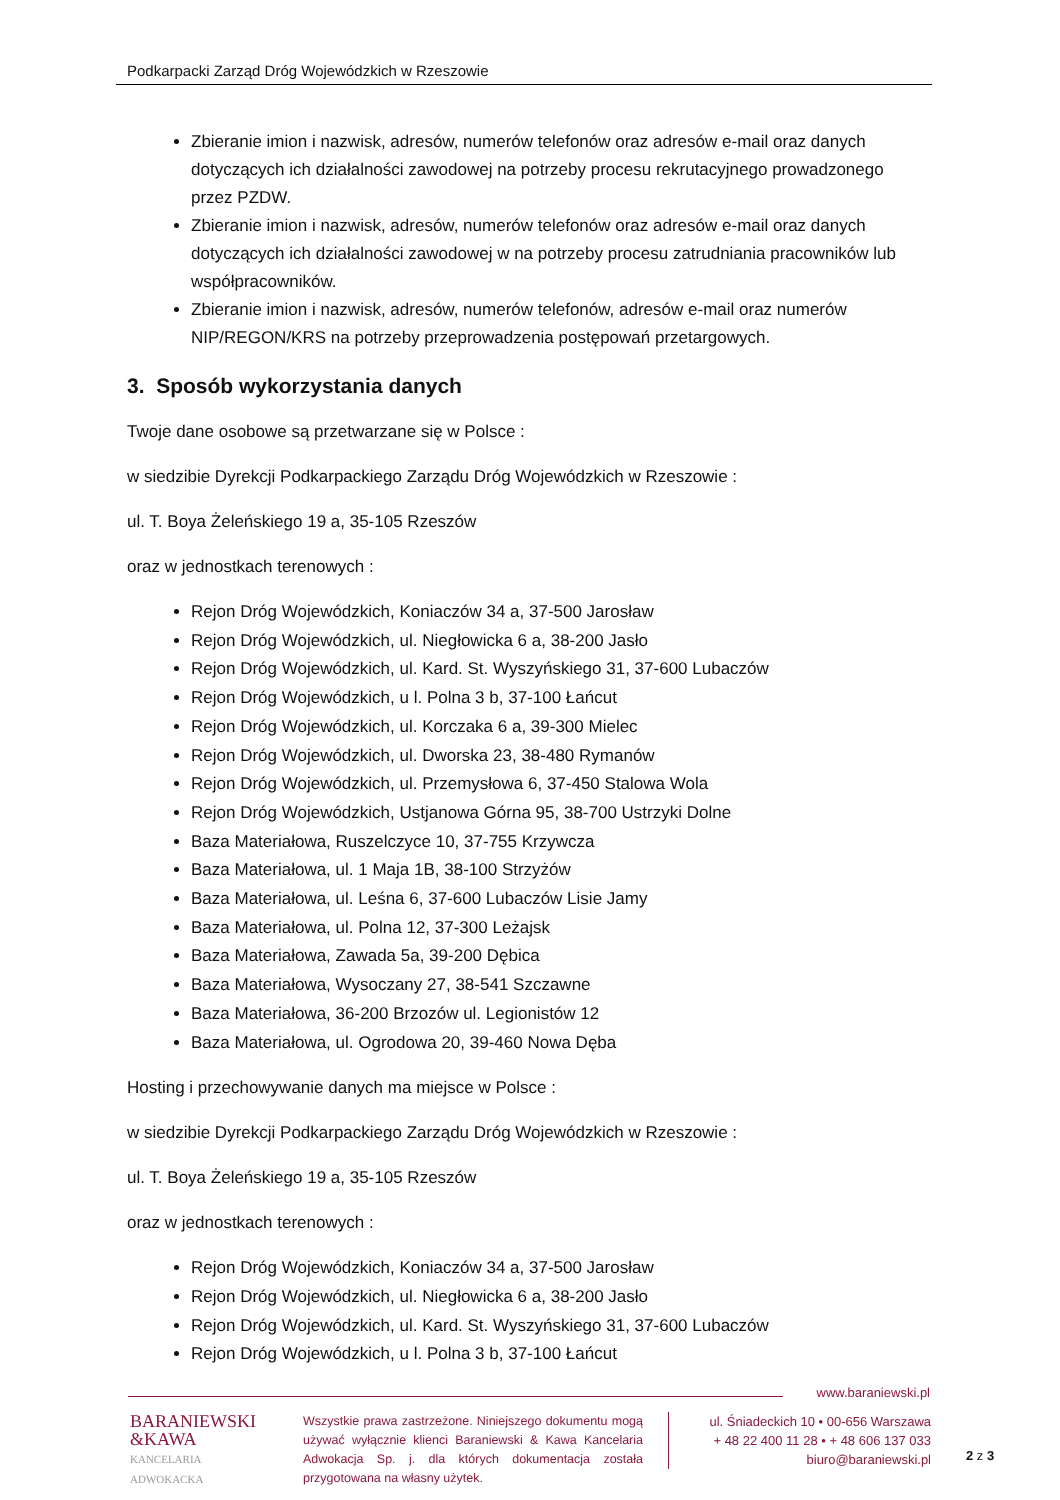Podkarpacki Zarząd Dróg Wojewódzkich w Rzeszowie
Zbieranie imion i nazwisk, adresów, numerów telefonów oraz adresów e-mail oraz danych dotyczących ich działalności zawodowej na potrzeby procesu rekrutacyjnego prowadzonego przez PZDW.
Zbieranie imion i nazwisk, adresów, numerów telefonów oraz adresów e-mail oraz danych dotyczących ich działalności zawodowej w na potrzeby procesu zatrudniania pracowników lub współpracowników.
Zbieranie imion i nazwisk, adresów, numerów telefonów, adresów e-mail oraz numerów NIP/REGON/KRS na potrzeby przeprowadzenia postępowań przetargowych.
3. Sposób wykorzystania danych
Twoje dane osobowe są przetwarzane się w Polsce :
w siedzibie Dyrekcji Podkarpackiego Zarządu Dróg Wojewódzkich w Rzeszowie :
ul. T. Boya Żeleńskiego 19 a, 35-105 Rzeszów
oraz w jednostkach terenowych :
Rejon Dróg Wojewódzkich, Koniaczów 34 a, 37-500 Jarosław
Rejon Dróg Wojewódzkich, ul. Niegłowicka 6 a, 38-200 Jasło
Rejon Dróg Wojewódzkich, ul. Kard. St. Wyszyńskiego 31, 37-600 Lubaczów
Rejon Dróg Wojewódzkich, u l. Polna 3 b, 37-100 Łańcut
Rejon Dróg Wojewódzkich, ul. Korczaka 6 a, 39-300 Mielec
Rejon Dróg Wojewódzkich, ul. Dworska 23, 38-480 Rymanów
Rejon Dróg Wojewódzkich, ul. Przemysłowa 6, 37-450 Stalowa Wola
Rejon Dróg Wojewódzkich, Ustjanowa Górna 95, 38-700 Ustrzyki Dolne
Baza Materiałowa, Ruszelczyce 10, 37-755 Krzywcza
Baza Materiałowa, ul. 1 Maja 1B, 38-100 Strzyżów
Baza Materiałowa, ul. Leśna 6, 37-600 Lubaczów Lisie Jamy
Baza Materiałowa, ul. Polna 12, 37-300 Leżajsk
Baza Materiałowa, Zawada 5a, 39-200 Dębica
Baza Materiałowa, Wysoczany 27, 38-541 Szczawne
Baza Materiałowa, 36-200 Brzozów ul. Legionistów 12
Baza Materiałowa, ul. Ogrodowa 20, 39-460 Nowa Dęba
Hosting i przechowywanie danych ma miejsce w Polsce :
w siedzibie Dyrekcji Podkarpackiego Zarządu Dróg Wojewódzkich w Rzeszowie :
ul. T. Boya Żeleńskiego 19 a, 35-105 Rzeszów
oraz w jednostkach terenowych :
Rejon Dróg Wojewódzkich, Koniaczów 34 a, 37-500 Jarosław
Rejon Dróg Wojewódzkich, ul. Niegłowicka 6 a, 38-200 Jasło
Rejon Dróg Wojewódzkich, ul. Kard. St. Wyszyńskiego 31, 37-600 Lubaczów
Rejon Dróg Wojewódzkich, u l. Polna 3 b, 37-100 Łańcut
www.baraniewski.pl
BARANIEWSKI
&KAWA
KANCELARIA
ADWOKACKA
Wszystkie prawa zastrzeżone. Niniejszego dokumentu mogą używać wyłącznie klienci Baraniewski & Kawa Kancelaria Adwokacja Sp. j. dla których dokumentacja została przygotowana na własny użytek.
ul. Śniadeckich 10 • 00-656 Warszawa
+ 48 22 400 11 28 • + 48 606 137 033
biuro@baraniewski.pl
2 z 3